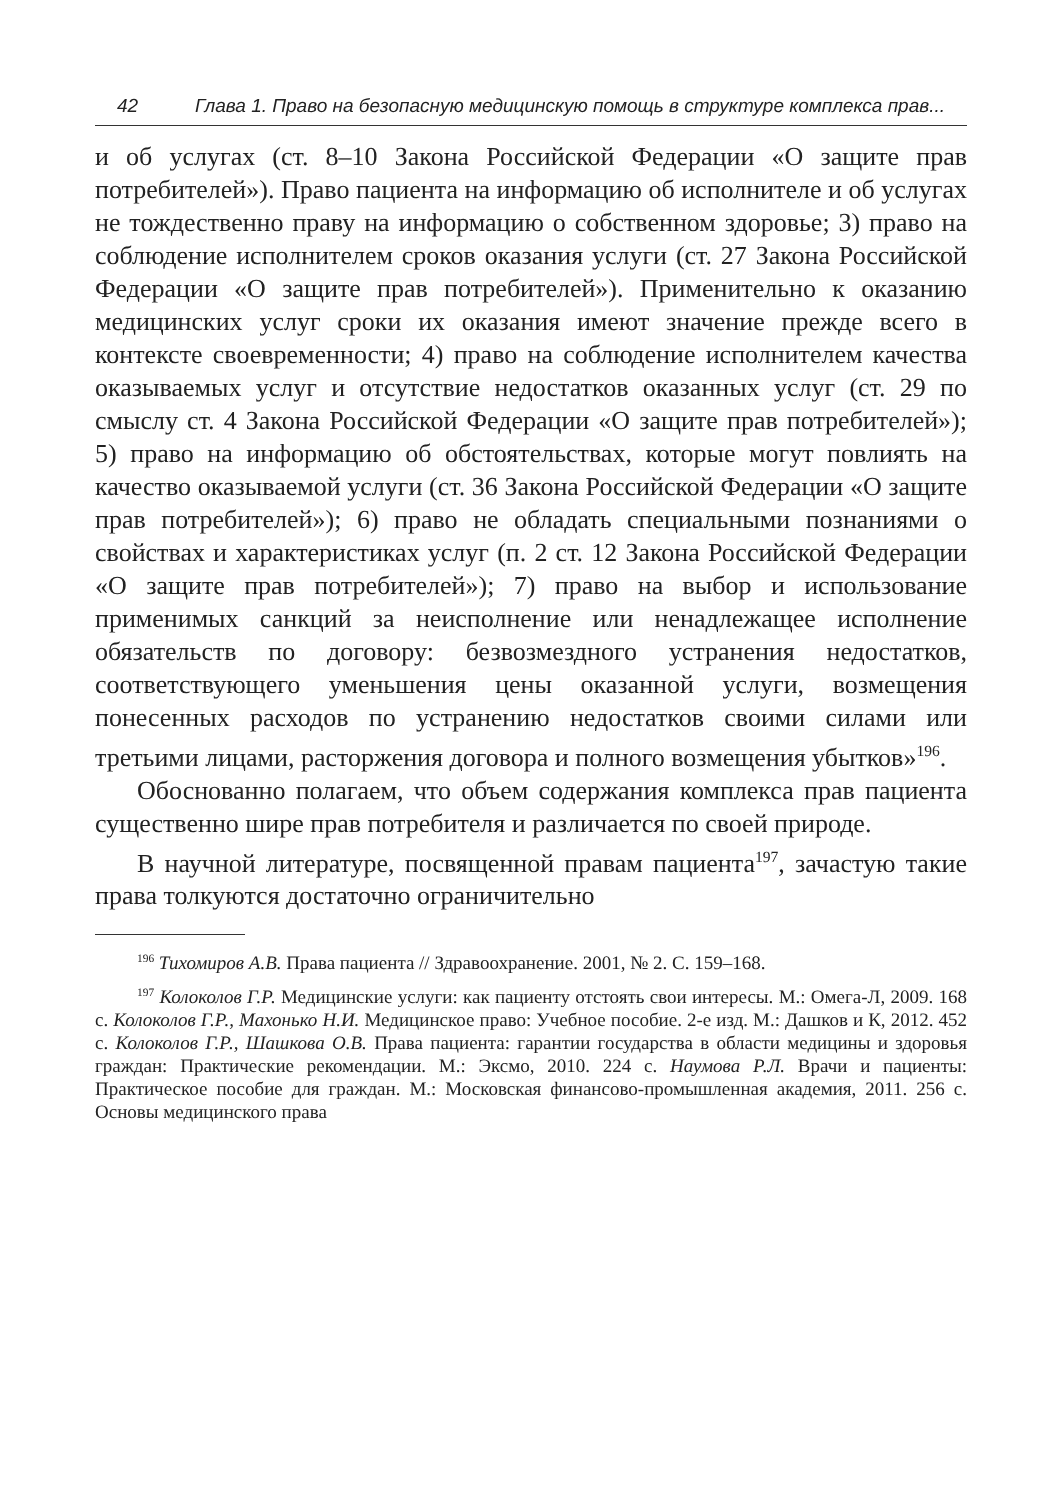42 Глава 1. Право на безопасную медицинскую помощь в структуре комплекса прав...
и об услугах (ст. 8–10 Закона Российской Федерации «О защите прав потребителей»). Право пациента на информацию об исполнителе и об услугах не тождественно праву на информацию о собственном здоровье; 3) право на соблюдение исполнителем сроков оказания услуги (ст. 27 Закона Российской Федерации «О защите прав потребителей»). Применительно к оказанию медицинских услуг сроки их оказания имеют значение прежде всего в контексте своевременности; 4) право на соблюдение исполнителем качества оказываемых услуг и отсутствие недостатков оказанных услуг (ст. 29 по смыслу ст. 4 Закона Российской Федерации «О защите прав потребителей»); 5) право на информацию об обстоятельствах, которые могут повлиять на качество оказываемой услуги (ст. 36 Закона Российской Федерации «О защите прав потребителей»); 6) право не обладать специальными познаниями о свойствах и характеристиках услуг (п. 2 ст. 12 Закона Российской Федерации «О защите прав потребителей»); 7) право на выбор и использование применимых санкций за неисполнение или ненадлежащее исполнение обязательств по договору: безвозмездного устранения недостатков, соответствующего уменьшения цены оказанной услуги, возмещения понесенных расходов по устранению недостатков своими силами или третьими лицами, расторжения договора и полного возмещения убытков»<sup>196</sup>.
Обоснованно полагаем, что объем содержания комплекса прав пациента существенно шире прав потребителя и различается по своей природе.
В научной литературе, посвященной правам пациента<sup>197</sup>, зачастую такие права толкуются достаточно ограничительно
<sup>196</sup> Тихомиров А.В. Права пациента // Здравоохранение. 2001, № 2. С. 159–168.
<sup>197</sup> Колоколов Г.Р. Медицинские услуги: как пациенту отстоять свои интересы. М.: Омега-Л, 2009. 168 с. Колоколов Г.Р., Махонько Н.И. Медицинское право: Учебное пособие. 2-е изд. М.: Дашков и К, 2012. 452 с. Колоколов Г.Р., Шашкова О.В. Права пациента: гарантии государства в области медицины и здоровья граждан: Практические рекомендации. М.: Эксмо, 2010. 224 с. Наумова Р.Л. Врачи и пациенты: Практическое пособие для граждан. М.: Московская финансово-промышленная академия, 2011. 256 с. Основы медицинского права